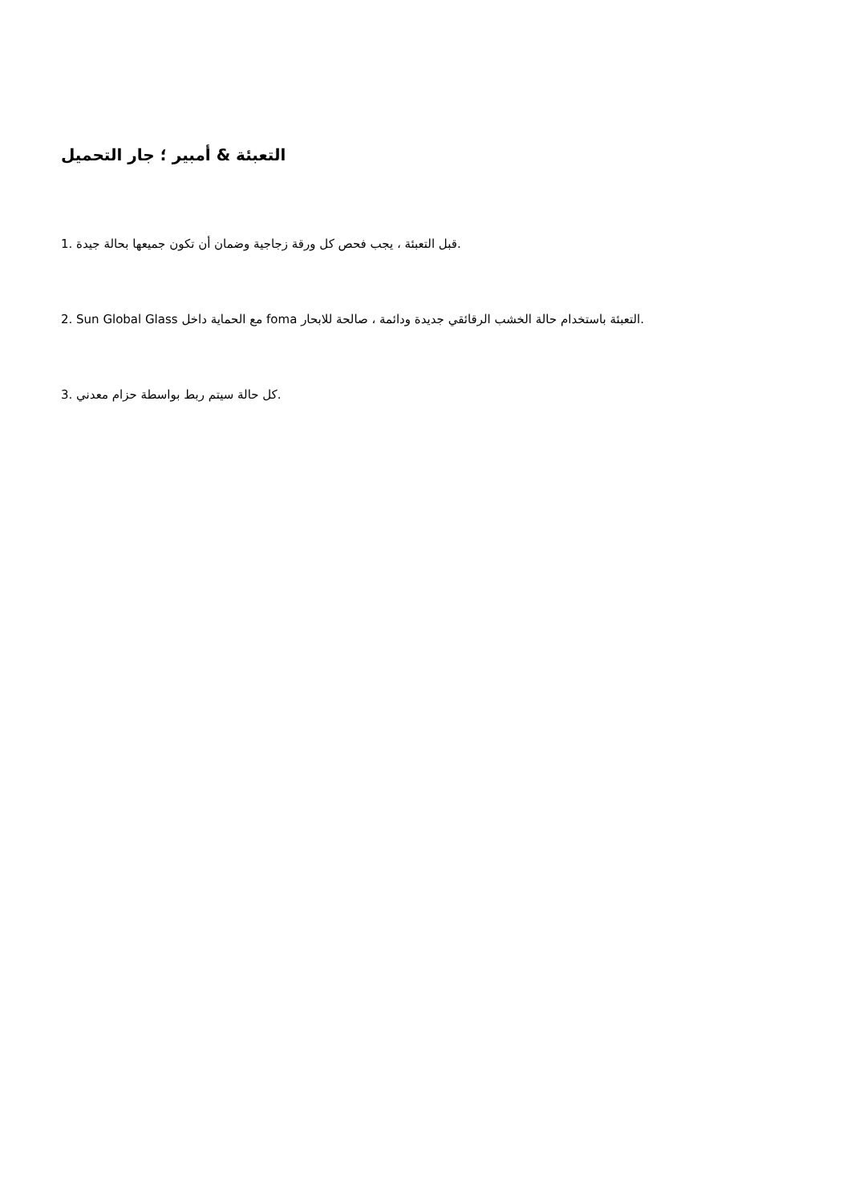التعبئة & أمبير ؛ جار التحميل
1. قبل التعبئة ، يجب فحص كل ورقة زجاجية وضمان أن تكون جميعها بحالة جيدة.
2. Sun Global Glass مع الحماية داخل foma التعبئة باستخدام حالة الخشب الرقائقي جديدة ودائمة ، صالحة للابحار.
3. كل حالة سيتم ربط بواسطة حزام معدني.